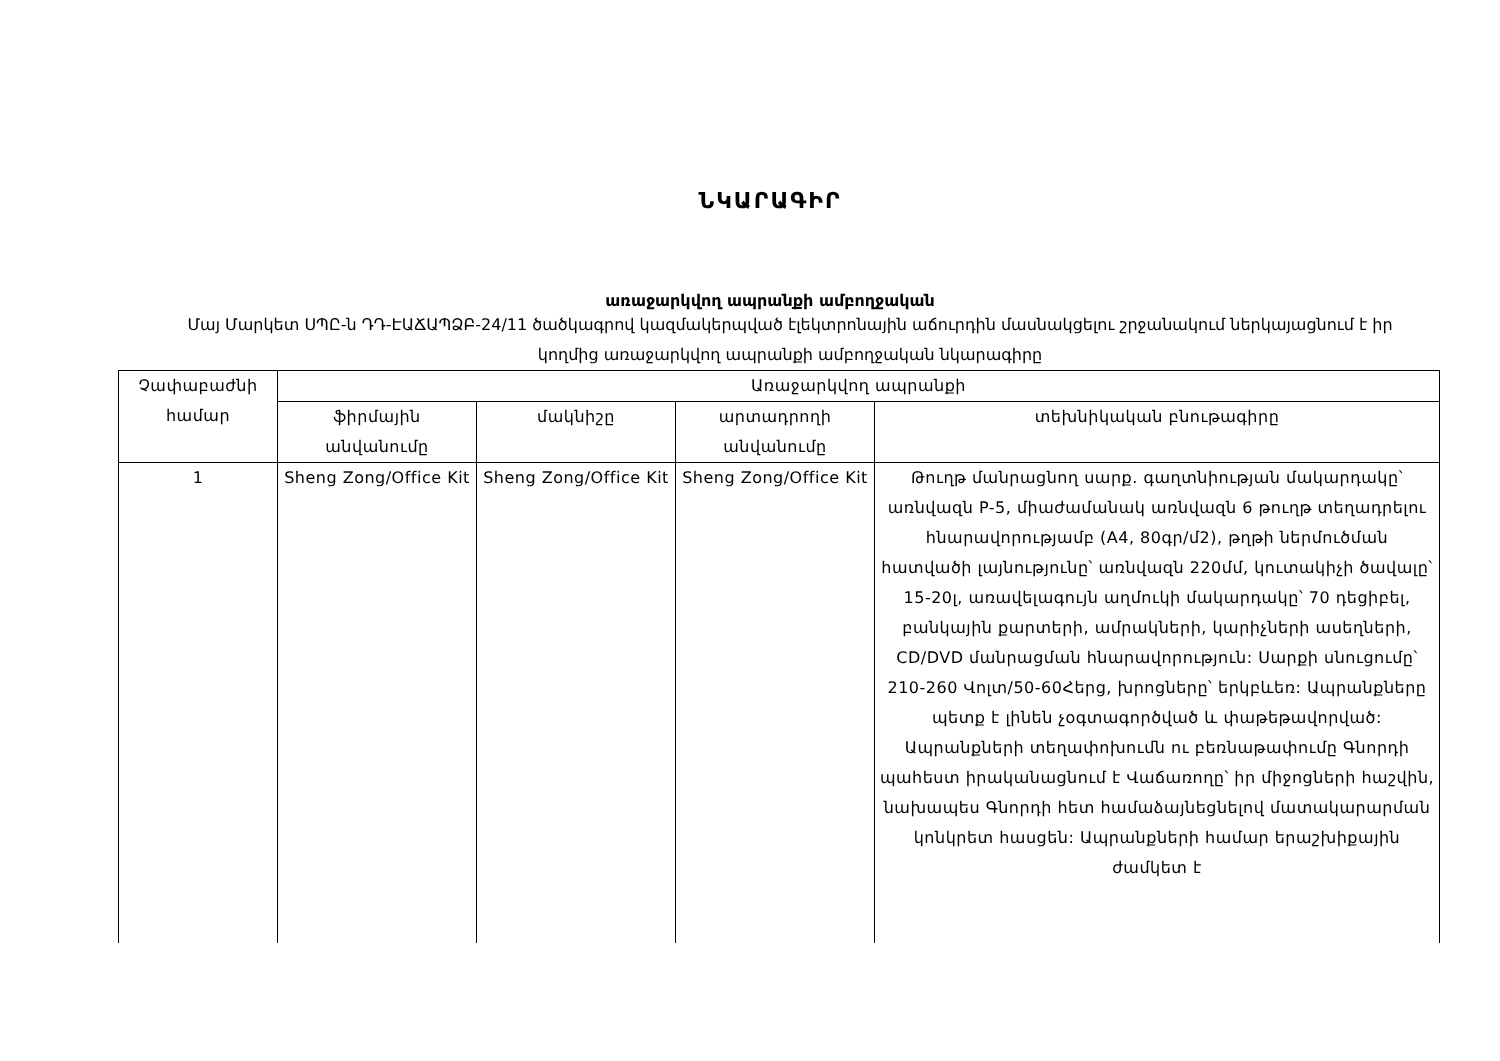ՆԿԱՐԱԳԻՐ
առաջարկվող ապրանքի ամբողջական
Մայ Մարկետ ՍՊԸ-ն ԴԴ-ԷԱՃԱՊՁԲ-24/11 ծածկագրով կազմակերպված էլեկտրոնային աճուրդին մասնակցելու շրջանակում ներկայացնում է իր կողմից առաջարկվող ապրանքի ամբողջական նկարագիրը
| Չափաբաժնի համար | Առաջարկվող ապրանքի | | | |
| --- | --- | --- | --- | --- |
| | ֆիրմային անվանումը | մակնիշը | արտադրողի անվանումը | տեխնիկական բնութագիրը |
| 1 | Sheng Zong/Office Kit | Sheng Zong/Office Kit | Sheng Zong/Office Kit | Թուղթ մանրացնող սարք. գաղտնիության մակարդակը՝ առնվազն P-5, միաժամանակ առնվազն 6 թուղթ տեղադրելու հնարավորությամբ (A4, 80գր/մ2), թղթի ներմուծման հատվածի լայնությունը՝ առնվազն 220մմ, կուտակիչի ծավալը՝ 15-20լ, առավելագույն աղմուկի մակարդակը՝ 70 դեցիբել, բանկային քարտերի, ամրակների, կարիչների ասեղների, CD/DVD մանրացման հնարավորություն: Սարքի սնուցումը՝ 210-260 Վոլտ/50-60Հերց, խրոցները՝ երկբևեռ: Ապրանքները պետք է լինեն չօգտագործված և փաթեթավորված: Ապրանքների տեղափոխումն ու բեռնաթափումը Գնորդի պահեստ իրականացնում է Վաճառողը՝ իր միջոցների հաշվին, նախապես Գնորդի հետ համաձայնեցնելով մատակարարման կոնկրետ հասցեն: Ապրանքների համար երաշխիքային ժամկետ է |